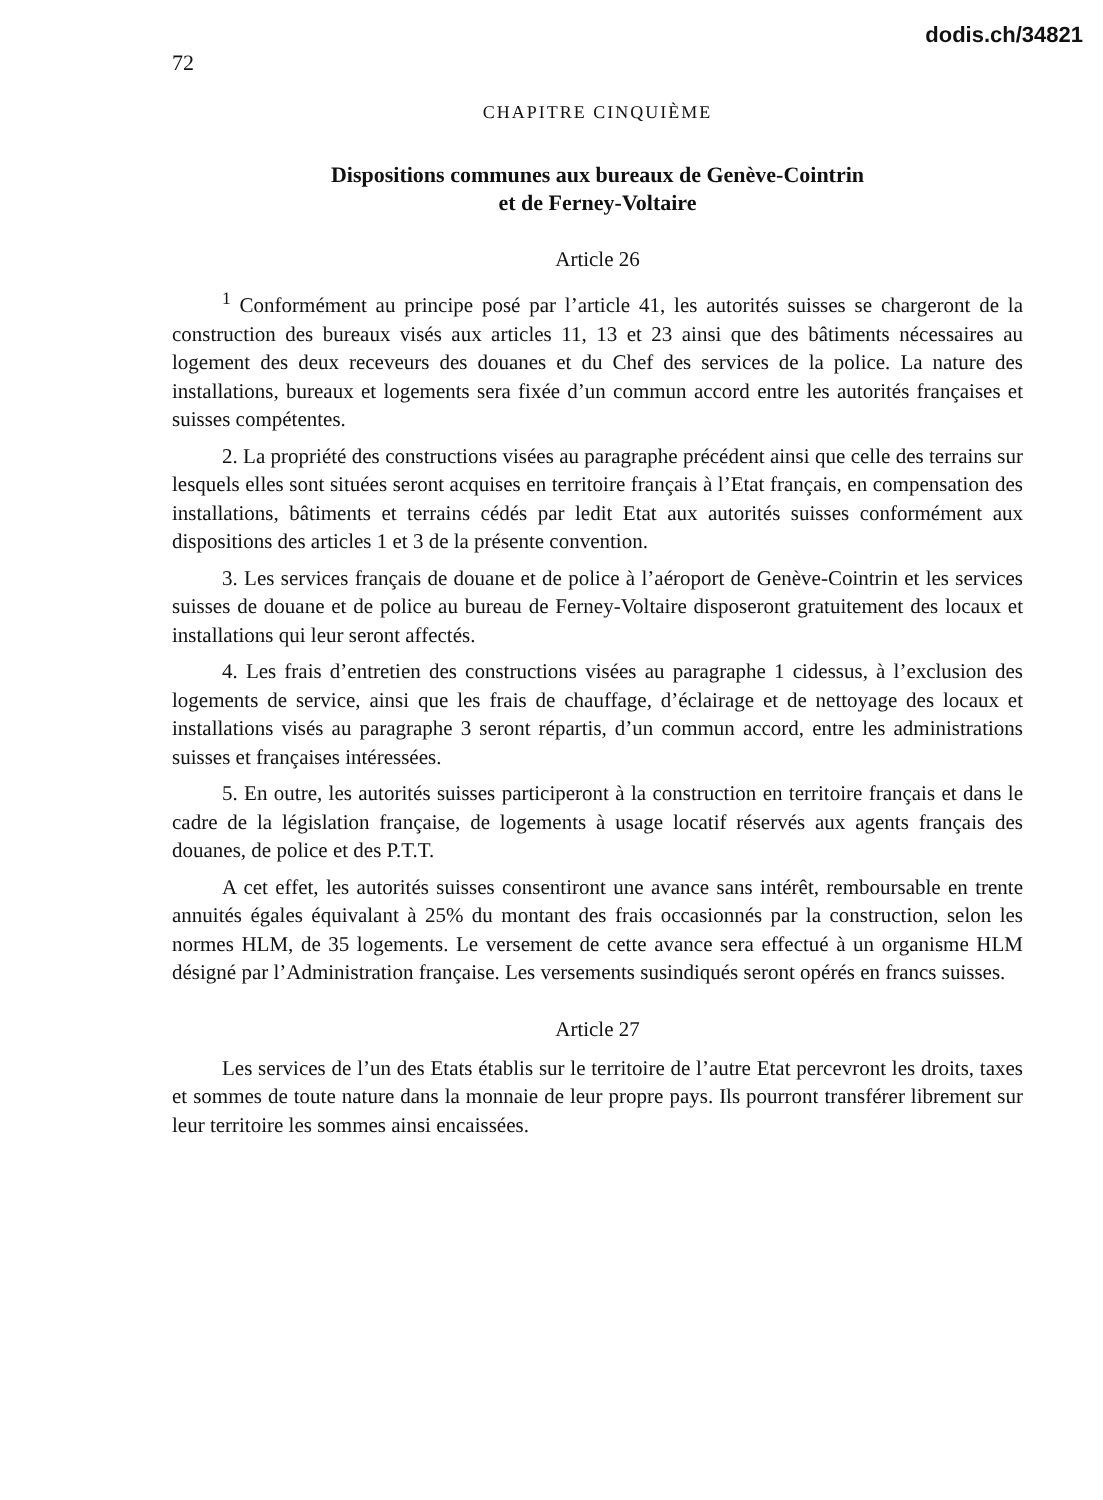dodis.ch/34821
72
CHAPITRE CINQUIÈME
Dispositions communes aux bureaux de Genève-Cointrin
et de Ferney-Voltaire
Article 26
<sup>1</sup> Conformément au principe posé par l’article 41, les autorités suisses se chargeront de la construction des bureaux visés aux articles 11, 13 et 23 ainsi que des bâtiments nécessaires au logement des deux receveurs des douanes et du Chef des services de la police. La nature des installations, bureaux et logements sera fixée d’un commun accord entre les autorités françaises et suisses compétentes.
2. La propriété des constructions visées au paragraphe précédent ainsi que celle des terrains sur lesquels elles sont situées seront acquises en territoire français à l’Etat français, en compensation des installations, bâtiments et terrains cédés par ledit Etat aux autorités suisses conformément aux dispositions des articles 1 et 3 de la présente convention.
3. Les services français de douane et de police à l’aéroport de Genève-Cointrin et les services suisses de douane et de police au bureau de Ferney-Voltaire disposeront gratuitement des locaux et installations qui leur seront affectés.
4. Les frais d’entretien des constructions visées au paragraphe 1 cidessus, à l’exclusion des logements de service, ainsi que les frais de chauffage, d’éclairage et de nettoyage des locaux et installations visés au paragraphe 3 seront répartis, d’un commun accord, entre les administrations suisses et françaises intéressées.
5. En outre, les autorités suisses participeront à la construction en territoire français et dans le cadre de la législation française, de logements à usage locatif réservés aux agents français des douanes, de police et des P.T.T.
A cet effet, les autorités suisses consentiront une avance sans intérêt, remboursable en trente annuités égales équivalant à 25% du montant des frais occasionnés par la construction, selon les normes HLM, de 35 logements. Le versement de cette avance sera effectué à un organisme HLM désigné par l’Administration française. Les versements susindiqués seront opérés en francs suisses.
Article 27
Les services de l’un des Etats établis sur le territoire de l’autre Etat percevront les droits, taxes et sommes de toute nature dans la monnaie de leur propre pays. Ils pourront transférer librement sur leur territoire les sommes ainsi encaissées.